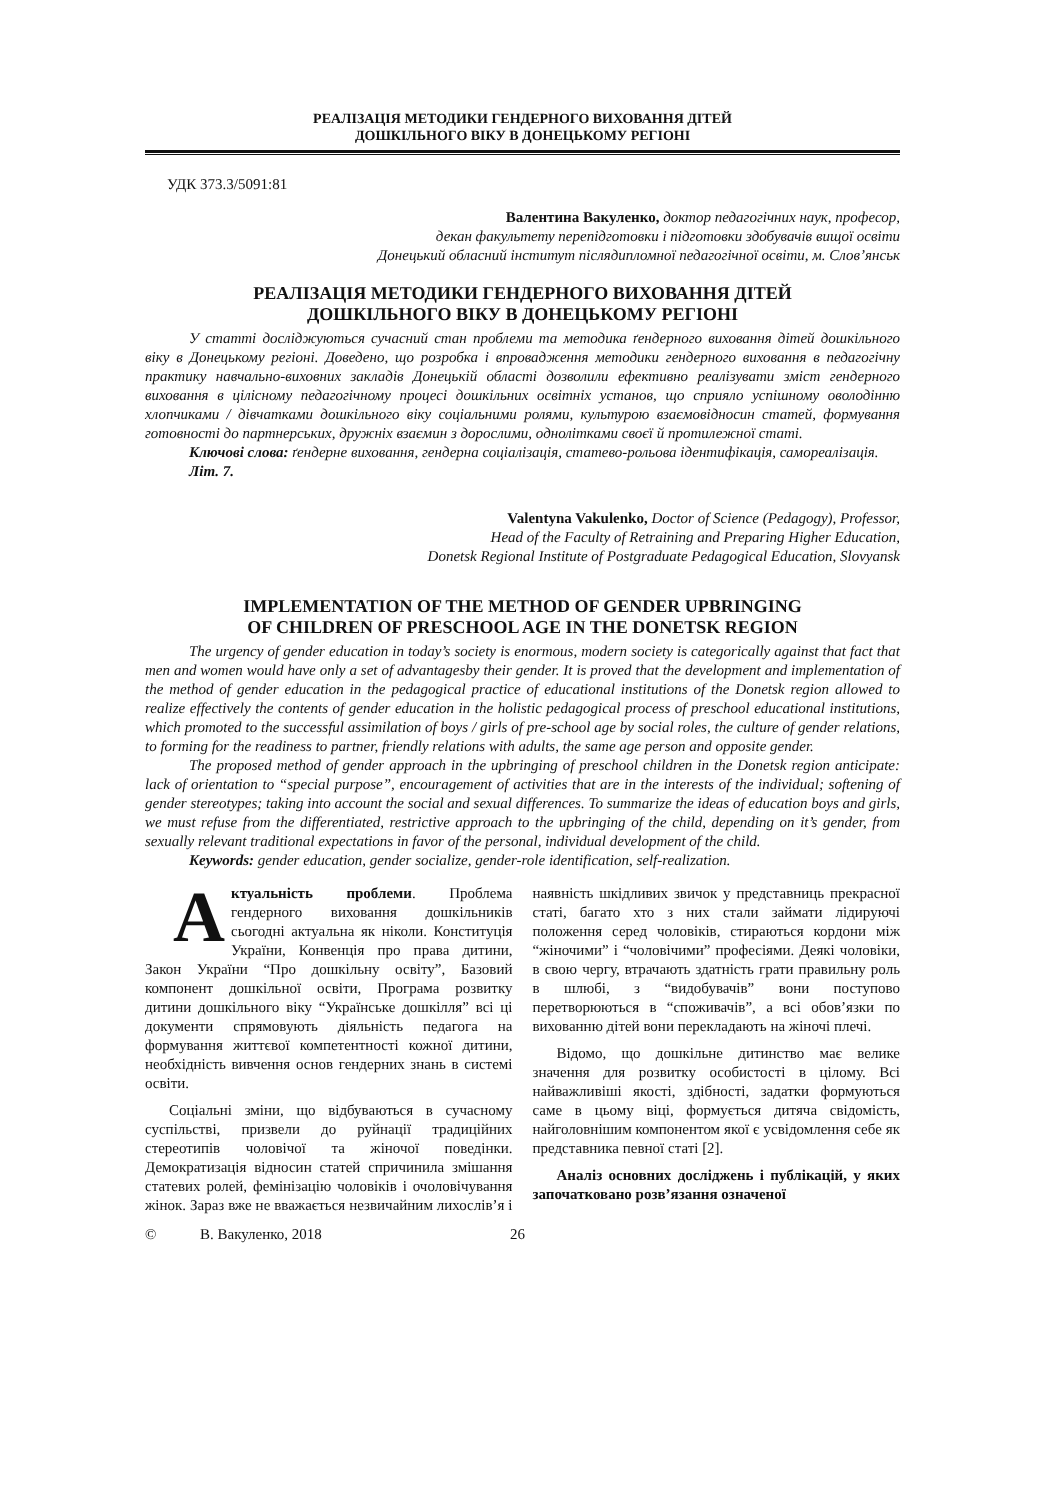РЕАЛІЗАЦІЯ МЕТОДИКИ ГЕНДЕРНОГО ВИХОВАННЯ ДІТЕЙ
ДОШКІЛЬНОГО ВІКУ В ДОНЕЦЬКОМУ РЕГІОНІ
УДК 373.3/5091:81
Валентина Вакуленко, доктор педагогічних наук, професор,
декан факультету перепідготовки і підготовки здобувачів вищої освіти
Донецький обласний інститут післядипломної педагогічної освіти, м. Слов’янськ
РЕАЛІЗАЦІЯ МЕТОДИКИ ГЕНДЕРНОГО ВИХОВАННЯ ДІТЕЙ
ДОШКІЛЬНОГО ВІКУ В ДОНЕЦЬКОМУ РЕГІОНІ
У статті досліджуються сучасний стан проблеми та методика ґендерного виховання дітей дошкільного віку в Донецькому регіоні. Доведено, що розробка і впровадження методики гендерного виховання в педагогічну практику навчально-виховних закладів Донецькій області дозволили ефективно реалізувати зміст гендерного виховання в цілісному педагогічному процесі дошкільних освітніх установ, що сприяло успішному оволодінню хлопчиками / дівчатками дошкільного віку соціальними ролями, культурою взаємовідносин статей, формування готовності до партнерських, дружніх взаємин з дорослими, однолітками своєї й протилежної статі.
Ключові слова: ґендерне виховання, гендерна соціалізація, статево-рольова ідентифікація, самореалізація.
Літ. 7.
Valentyna Vakulenko, Doctor of Science (Pedagogy), Professor,
Head of the Faculty of Retraining and Preparing Higher Education,
Donetsk Regional Institute of Postgraduate Pedagogical Education, Slovyansk
IMPLEMENTATION OF THE METHOD OF GENDER UPBRINGING
OF CHILDREN OF PRESCHOOL AGE IN THE DONETSK REGION
The urgency of gender education in today’s society is enormous, modern society is categorically against that fact that men and women would have only a set of advantagesby their gender. It is proved that the development and implementation of the method of gender education in the pedagogical practice of educational institutions of the Donetsk region allowed to realize effectively the contents of gender education in the holistic pedagogical process of preschool educational institutions, which promoted to the successful assimilation of boys / girls of pre-school age by social roles, the culture of gender relations, to forming for the readiness to partner, friendly relations with adults, the same age person and opposite gender.
The proposed method of gender approach in the upbringing of preschool children in the Donetsk region anticipate: lack of orientation to “special purpose”, encouragement of activities that are in the interests of the individual; softening of gender stereotypes; taking into account the social and sexual differences. To summarize the ideas of education boys and girls, we must refuse from the differentiated, restrictive approach to the upbringing of the child, depending on it’s gender, from sexually relevant traditional expectations in favor of the personal, individual development of the child.
Keywords: gender education, gender socialize, gender-role identification, self-realization.
Актуальність проблеми. Проблема гендерного виховання дошкільників сьогодні актуальна як ніколи. Конституція України, Конвенція про права дитини, Закон України “Про дошкільну освіту”, Базовий компонент дошкільної освіти, Програма розвитку дитини дошкільного віку “Українське дошкілля” всі ці документи спрямовують діяльність педагога на формування життєвої компетентності кожної дитини, необхідність вивчення основ гендерних знань в системі освіти.
Соціальні зміни, що відбуваються в сучасному суспільстві, призвели до руйнації традиційних стереотипів чоловічої та жіночої поведінки. Демократизація відносин статей спричинила змішання статевих ролей, фемінізацію чоловіків і очоловічування жінок. Зараз вже не вважається незвичайним лихослів’я і наявність шкідливих звичок у представниць прекрасної статі, багато хто з них стали займати лідируючі положення серед чоловіків, стираються кордони між “жіночими” і “чоловічими” професіями. Деякі чоловіки, в свою чергу, втрачають здатність грати правильну роль в шлюбі, з “видобувачів” вони поступово перетворюються в “споживачів”, а всі обов’язки по вихованню дітей вони перекладають на жіночі плечі.
Відомо, що дошкільне дитинство має велике значення для розвитку особистості в цілому. Всі найважливіші якості, здібності, задатки формуються саме в цьому віці, формується дитяча свідомість, найголовнішим компонентом якої є усвідомлення себе як представника певної статі [2].
Аналіз основних досліджень і публікацій, у яких започатковано розв’язання означеної
© В. Вакуленко, 2018 26